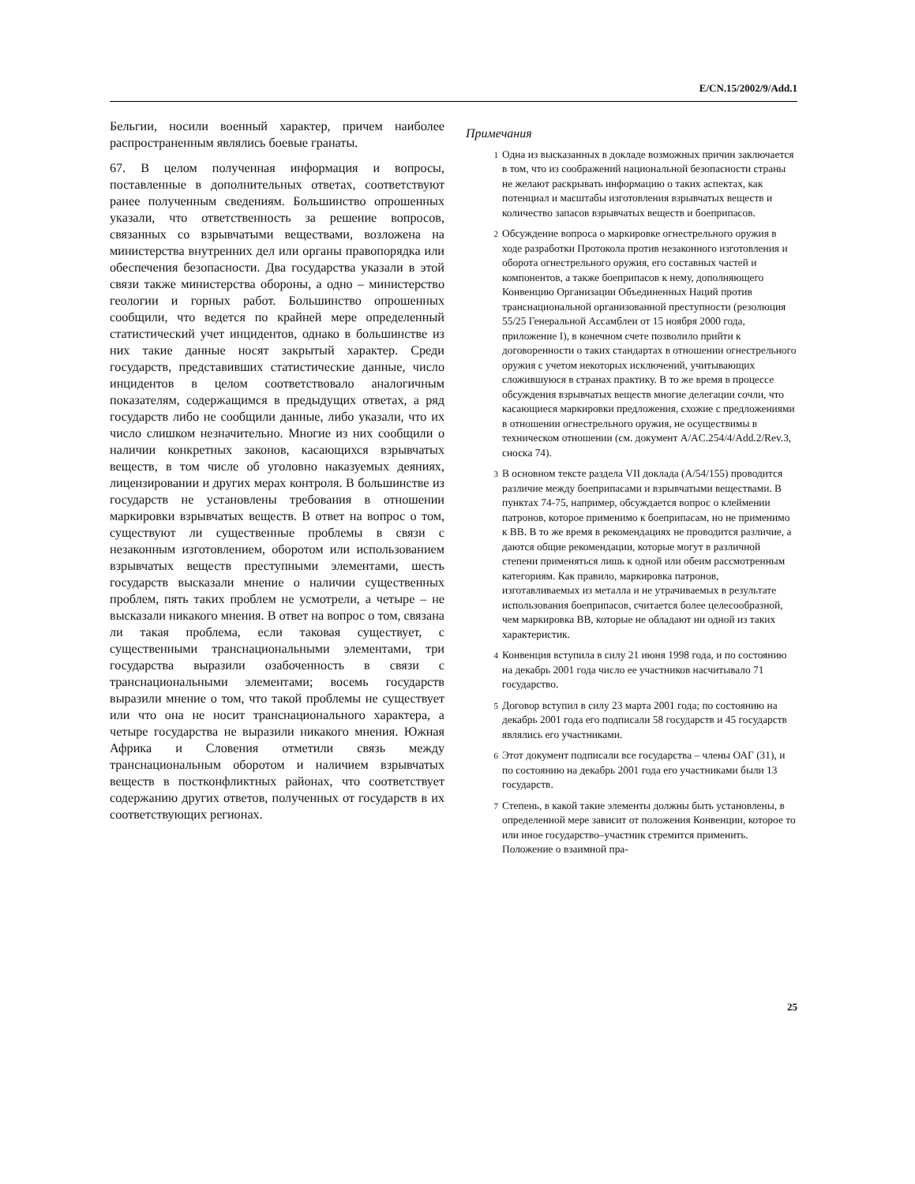E/CN.15/2002/9/Add.1
Бельгии, носили военный характер, причем наиболее распространенным являлись боевые гранаты.
67. В целом полученная информация и вопросы, поставленные в дополнительных ответах, соответствуют ранее полученным сведениям. Большинство опрошенных указали, что ответственность за решение вопросов, связанных со взрывчатыми веществами, возложена на министерства внутренних дел или органы правопорядка или обеспечения безопасности. Два государства указали в этой связи также министерства обороны, а одно – министерство геологии и горных работ. Большинство опрошенных сообщили, что ведется по крайней мере определенный статистический учет инцидентов, однако в большинстве из них такие данные носят закрытый характер. Среди государств, представивших статистические данные, число инцидентов в целом соответствовало аналогичным показателям, содержащимся в предыдущих ответах, а ряд государств либо не сообщили данные, либо указали, что их число слишком незначительно. Многие из них сообщили о наличии конкретных законов, касающихся взрывчатых веществ, в том числе об уголовно наказуемых деяниях, лицензировании и других мерах контроля. В большинстве из государств не установлены требования в отношении маркировки взрывчатых веществ. В ответ на вопрос о том, существуют ли существенные проблемы в связи с незаконным изготовлением, оборотом или использованием взрывчатых веществ преступными элементами, шесть государств высказали мнение о наличии существенных проблем, пять таких проблем не усмотрели, а четыре – не высказали никакого мнения. В ответ на вопрос о том, связана ли такая проблема, если таковая существует, с существенными транснациональными элементами, три государства выразили озабоченность в связи с транснациональными элементами; восемь государств выразили мнение о том, что такой проблемы не существует или что она не носит транснационального характера, а четыре государства не выразили никакого мнения. Южная Африка и Словения отметили связь между транснациональным оборотом и наличием взрывчатых веществ в постконфликтных районах, что соответствует содержанию других ответов, полученных от государств в их соответствующих регионах.
Примечания
<sup>1</sup>
Одна из высказанных в докладе возможных причин заключается в том, что из соображений национальной безопасности страны не желают раскрывать информацию о таких аспектах, как потенциал и масштабы изготовления взрывчатых веществ и количество запасов взрывчатых веществ и боеприпасов.
<sup>2</sup>
Обсуждение вопроса о маркировке огнестрельного оружия в ходе разработки Протокола против незаконного изготовления и оборота огнестрельного оружия, его составных частей и компонентов, а также боеприпасов к нему, дополняющего Конвенцию Организации Объединенных Наций против транснациональной организованной преступности (резолюция 55/25 Генеральной Ассамблеи от 15 ноября 2000 года, приложение I), в конечном счете позволило прийти к договоренности о таких стандартах в отношении огнестрельного оружия с учетом некоторых исключений, учитывающих сложившуюся в странах практику. В то же время в процессе обсуждения взрывчатых веществ многие делегации сочли, что касающиеся маркировки предложения, схожие с предложениями в отношении огнестрельного оружия, не осуществимы в техническом отношении (см. документ A/AC.254/4/Add.2/Rev.3, сноска 74).
<sup>3</sup>
В основном тексте раздела VII доклада (A/54/155) проводится различие между боеприпасами и взрывчатыми веществами. В пунктах 74-75, например, обсуждается вопрос о клеймении патронов, которое применимо к боеприпасам, но не применимо к ВВ. В то же время в рекомендациях не проводится различие, а даются общие рекомендации, которые могут в различной степени применяться лишь к одной или обеим рассмотренным категориям. Как правило, маркировка патронов, изготавливаемых из металла и не утрачиваемых в результате использования боеприпасов, считается более целесообразной, чем маркировка ВВ, которые не обладают ни одной из таких характеристик.
<sup>4</sup>
Конвенция вступила в силу 21 июня 1998 года, и по состоянию на декабрь 2001 года число ее участников насчитывало 71 государство.
<sup>5</sup>
Договор вступил в силу 23 марта 2001 года; по состоянию на декабрь 2001 года его подписали 58 государств и 45 государств являлись его участниками.
<sup>6</sup>
Этот документ подписали все государства – члены ОАГ (31), и по состоянию на декабрь 2001 года его участниками были 13 государств.
<sup>7</sup>
Степень, в какой такие элементы должны быть установлены, в определенной мере зависит от положения Конвенции, которое то или иное государство–участник стремится применить. Положение о взаимной пра-
25